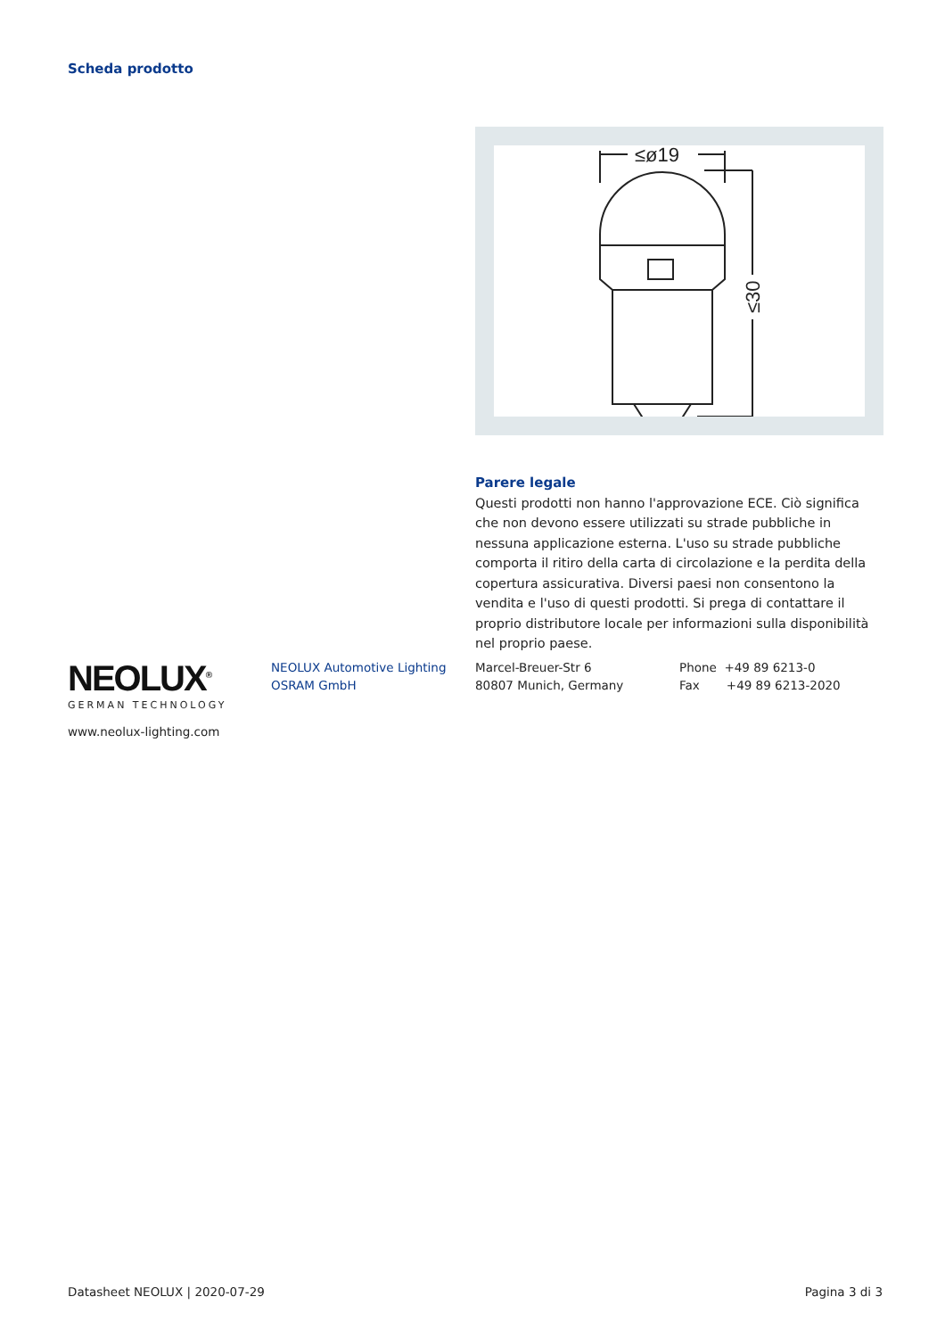Scheda prodotto
≤ø19
≤30
Parere legale
Questi prodotti non hanno l'approvazione ECE. Ciò significa che non devono essere utilizzati su strade pubbliche in nessuna applicazione esterna. L'uso su strade pubbliche comporta il ritiro della carta di circolazione e la perdita della copertura assicurativa. Diversi paesi non consentono la vendita e l'uso di questi prodotti. Si prega di contattare il proprio distributore locale per informazioni sulla disponibilità nel proprio paese.
NEOLUX<sup>®</sup>
GERMAN TECHNOLOGY
NEOLUX Automotive Lighting
OSRAM GmbH
Marcel-Breuer-Str 6
80807 Munich, Germany
Phone +49 89 6213-0
Fax +49 89 6213-2020
www.neolux-lighting.com
Datasheet NEOLUX | 2020-07-29 Pagina 3 di 3